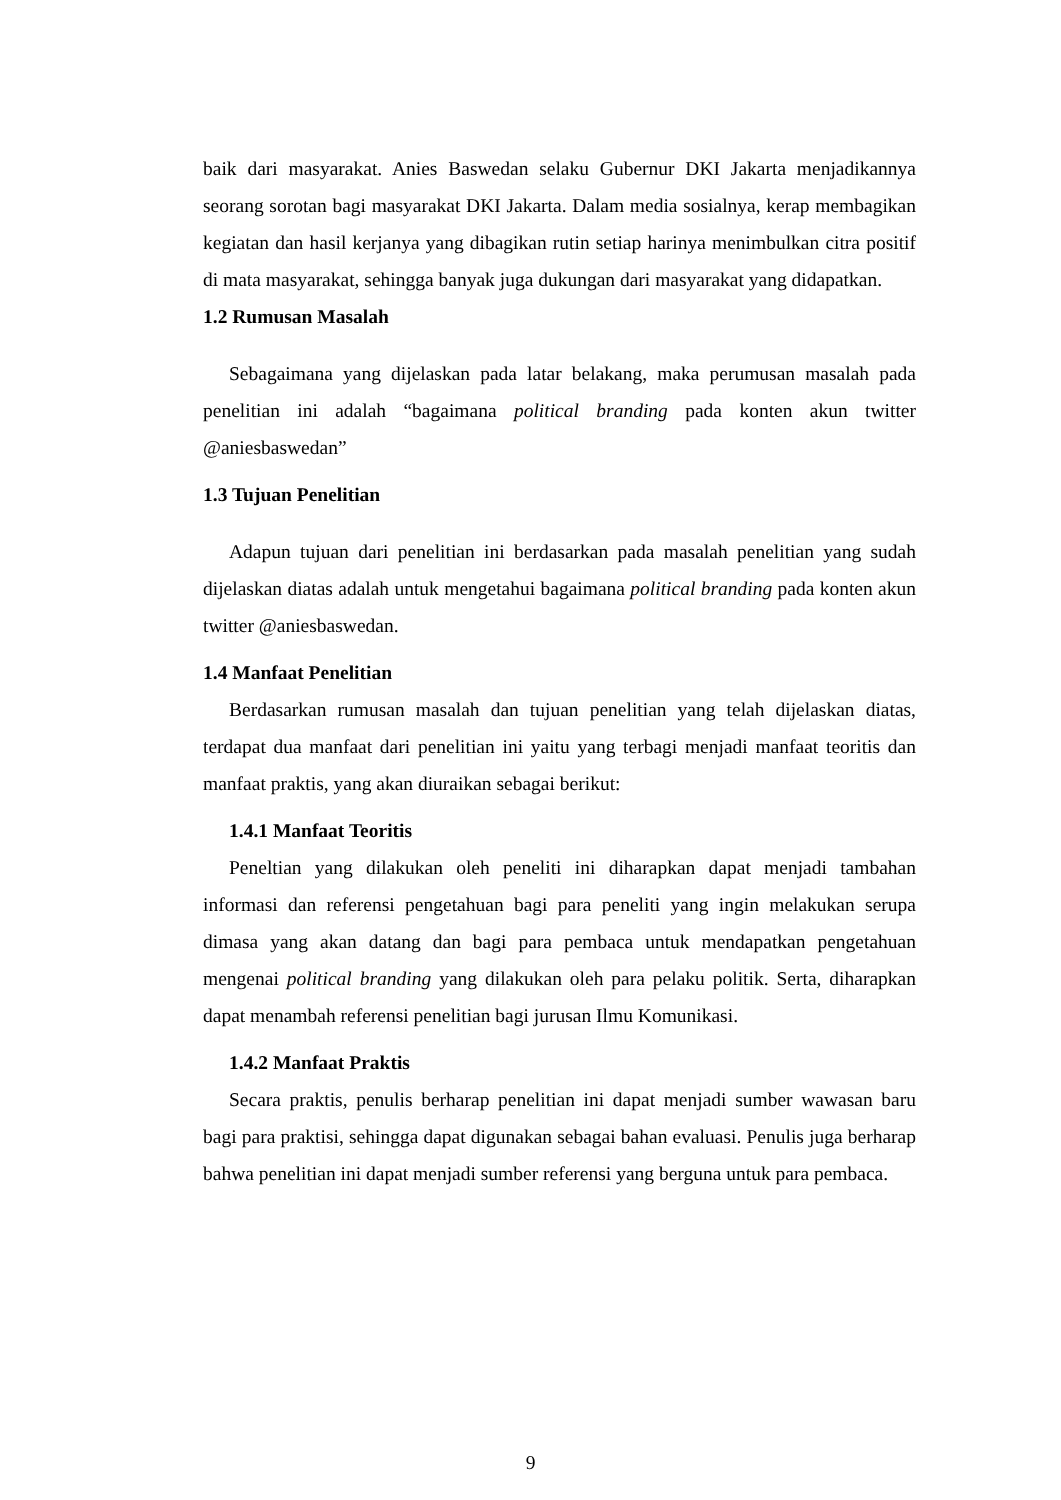baik dari masyarakat. Anies Baswedan selaku Gubernur DKI Jakarta menjadikannya seorang sorotan bagi masyarakat DKI Jakarta. Dalam media sosialnya, kerap membagikan kegiatan dan hasil kerjanya yang dibagikan rutin setiap harinya menimbulkan citra positif di mata masyarakat, sehingga banyak juga dukungan dari masyarakat yang didapatkan.
1.2 Rumusan Masalah
Sebagaimana yang dijelaskan pada latar belakang, maka perumusan masalah pada penelitian ini adalah “bagaimana political branding pada konten akun twitter @aniesbaswedan”
1.3 Tujuan Penelitian
Adapun tujuan dari penelitian ini berdasarkan pada masalah penelitian yang sudah dijelaskan diatas adalah untuk mengetahui bagaimana political branding pada konten akun twitter @aniesbaswedan.
1.4 Manfaat Penelitian
Berdasarkan rumusan masalah dan tujuan penelitian yang telah dijelaskan diatas, terdapat dua manfaat dari penelitian ini yaitu yang terbagi menjadi manfaat teoritis dan manfaat praktis, yang akan diuraikan sebagai berikut:
1.4.1 Manfaat Teoritis
Peneltian yang dilakukan oleh peneliti ini diharapkan dapat menjadi tambahan informasi dan referensi pengetahuan bagi para peneliti yang ingin melakukan serupa dimasa yang akan datang dan bagi para pembaca untuk mendapatkan pengetahuan mengenai political branding yang dilakukan oleh para pelaku politik. Serta, diharapkan dapat menambah referensi penelitian bagi jurusan Ilmu Komunikasi.
1.4.2 Manfaat Praktis
Secara praktis, penulis berharap penelitian ini dapat menjadi sumber wawasan baru bagi para praktisi, sehingga dapat digunakan sebagai bahan evaluasi. Penulis juga berharap bahwa penelitian ini dapat menjadi sumber referensi yang berguna untuk para pembaca.
9